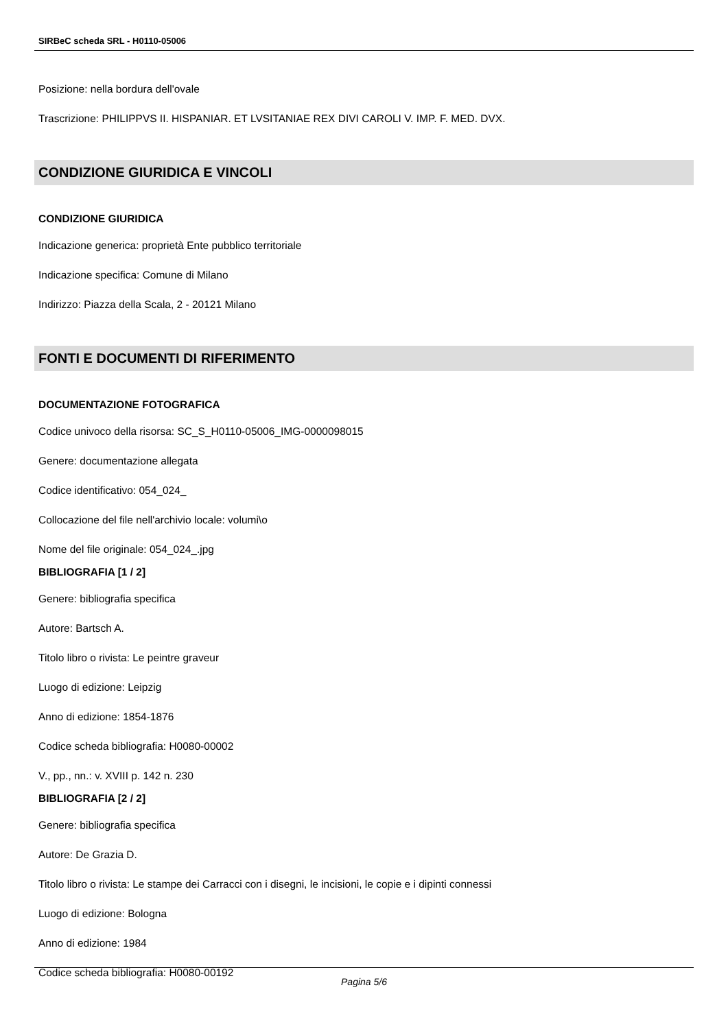SIRBeC scheda SRL - H0110-05006
Posizione: nella bordura dell'ovale
Trascrizione: PHILIPPVS II. HISPANIAR. ET LVSITANIAE REX DIVI CAROLI V. IMP. F. MED. DVX.
CONDIZIONE GIURIDICA E VINCOLI
CONDIZIONE GIURIDICA
Indicazione generica: proprietà Ente pubblico territoriale
Indicazione specifica: Comune di Milano
Indirizzo: Piazza della Scala, 2 - 20121 Milano
FONTI E DOCUMENTI DI RIFERIMENTO
DOCUMENTAZIONE FOTOGRAFICA
Codice univoco della risorsa: SC_S_H0110-05006_IMG-0000098015
Genere: documentazione allegata
Codice identificativo: 054_024_
Collocazione del file nell'archivio locale: volumi\o
Nome del file originale: 054_024_.jpg
BIBLIOGRAFIA [1 / 2]
Genere: bibliografia specifica
Autore: Bartsch A.
Titolo libro o rivista: Le peintre graveur
Luogo di edizione: Leipzig
Anno di edizione: 1854-1876
Codice scheda bibliografia: H0080-00002
V., pp., nn.: v. XVIII p. 142 n. 230
BIBLIOGRAFIA [2 / 2]
Genere: bibliografia specifica
Autore: De Grazia D.
Titolo libro o rivista: Le stampe dei Carracci con i disegni, le incisioni, le copie e i dipinti connessi
Luogo di edizione: Bologna
Anno di edizione: 1984
Codice scheda bibliografia: H0080-00192
Pagina 5/6